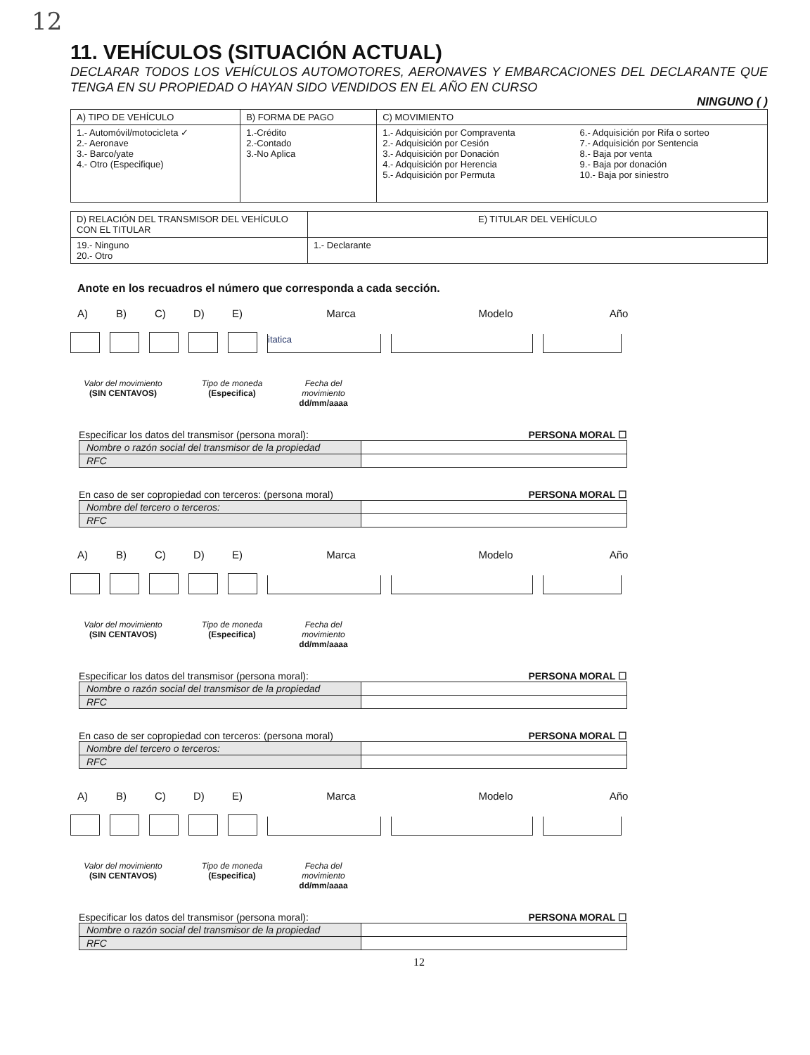12
11. VEHÍCULOS (SITUACIÓN ACTUAL)
DECLARAR TODOS LOS VEHÍCULOS AUTOMOTORES, AERONAVES Y EMBARCACIONES DEL DECLARANTE QUE TENGA EN SU PROPIEDAD O HAYAN SIDO VENDIDOS EN EL AÑO EN CURSO
NINGUNO ( )
| A) TIPO DE VEHÍCULO | B) FORMA DE PAGO | C) MOVIMIENTO | |
| --- | --- | --- | --- |
| 1.- Automóvil/motocicleta ✓ 2.- Aeronave 3.- Barco/yate 4.- Otro (Especifique) | 1.-Crédito 2.-Contado 3.-No Aplica | 1.- Adquisición por Compraventa 2.- Adquisición por Cesión 3.- Adquisición por Donación 4.- Adquisición por Herencia 5.- Adquisición por Permuta | 6.- Adquisición por Rifa o sorteo 7.- Adquisición por Sentencia 8.- Baja por venta 9.- Baja por donación 10.- Baja por siniestro |
| D) RELACIÓN DEL TRANSMISOR DEL VEHÍCULO CON EL TITULAR | E) TITULAR DEL VEHÍCULO |
| --- | --- |
| 19.- Ninguno 20.- Otro | 1.- Declarante |
Anote en los recuadros el número que corresponda a cada sección.
A) B) C) D) E) Marca Modelo Año
itatica
Valor del movimiento
(SIN CENTAVOS)
Tipo de moneda
(Especifica)
Fecha del movimiento
dd/mm/aaaa
Especificar los datos del transmisor (persona moral): PERSONA MORAL ☐
| Nombre o razón social del transmisor de la propiedad | |
| RFC | |
En caso de ser copropiedad con terceros: (persona moral) PERSONA MORAL ☐
| Nombre del tercero o terceros: | |
| RFC | |
A) B) C) D) E) Marca Modelo Año
Valor del movimiento
(SIN CENTAVOS)
Tipo de moneda
(Especifica)
Fecha del movimiento
dd/mm/aaaa
Especificar los datos del transmisor (persona moral): PERSONA MORAL ☐
| Nombre o razón social del transmisor de la propiedad | |
| RFC | |
En caso de ser copropiedad con terceros: (persona moral) PERSONA MORAL ☐
| Nombre del tercero o terceros: | |
| RFC | |
A) B) C) D) E) Marca Modelo Año
Valor del movimiento
(SIN CENTAVOS)
Tipo de moneda
(Especifica)
Fecha del movimiento
dd/mm/aaaa
Especificar los datos del transmisor (persona moral): PERSONA MORAL ☐
| Nombre o razón social del transmisor de la propiedad | |
| RFC | |
12